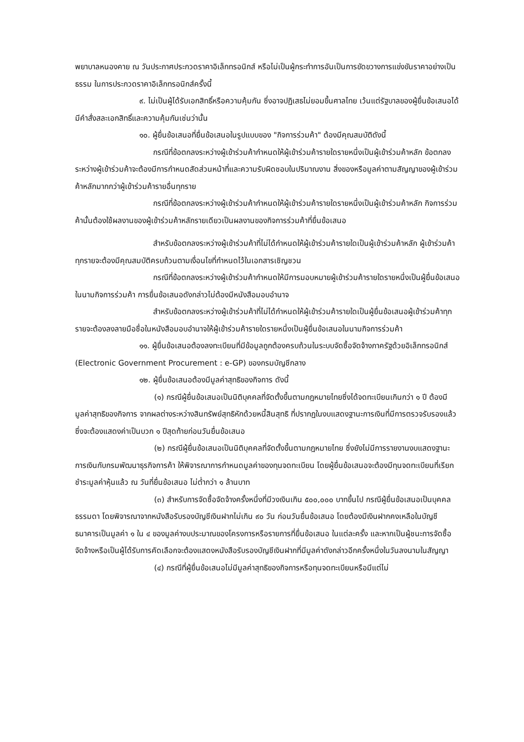พยาบาลหนองคาย ณ วันประกาศประกวดราคาอิเล็กทรอนิกส์ หรือไม่เป็นผู้กระทำการอันเป็นการขัดขวางการแข่งขันราคาอย่างเป็นธรรม ในการประกวดราคาอิเล็กทรอนิกส์ครั้งนี้
๙. ไม่เป็นผู้ได้รับเอกสิทธิ์หรือความคุ้มกัน ซึ่งอาจปฏิเสธไม่ยอมขึ้นศาลไทย เว้นแต่รัฐบาลของผู้ยื่นข้อเสนอได้มีคำสั่งสละเอกสิทธิ์และความคุ้มกันเช่นว่านั้น
๑๐. ผู้ยื่นข้อเสนอที่ยื่นข้อเสนอในรูปแบบของ "กิจการร่วมค้า" ต้องมีคุณสมบัติดังนี้
กรณีที่ข้อตกลงระหว่างผู้เข้าร่วมค้ากำหนดให้ผู้เข้าร่วมค้ารายใดรายหนึ่งเป็นผู้เข้าร่วมค้าหลัก ข้อตกลงระหว่างผู้เข้าร่วมค้าจะต้องมีการกำหนดสัดส่วนหน้าที่และความรับผิดชอบในปริมาณงาน สิ่งของหรือมูลค่าตามสัญญาของผู้เข้าร่วมค้าหลักมากกว่าผู้เข้าร่วมค้ารายอื่นทุกราย
กรณีที่ข้อตกลงระหว่างผู้เข้าร่วมค้ากำหนดให้ผู้เข้าร่วมค้ารายใดรายหนึ่งเป็นผู้เข้าร่วมค้าหลัก กิจการร่วมค้านั้นต้องใช้ผลงานของผู้เข้าร่วมค้าหลักรายเดียวเป็นผลงานของกิจการร่วมค้าที่ยื่นข้อเสนอ
สำหรับข้อตกลงระหว่างผู้เข้าร่วมค้าที่ไม่ได้กำหนดให้ผู้เข้าร่วมค้ารายใดเป็นผู้เข้าร่วมค้าหลัก ผู้เข้าร่วมค้าทุกรายจะต้องมีคุณสมบัติครบถ้วนตามเงื่อนไขที่กำหนดไว้ในเอกสารเชิญชวน
กรณีที่ข้อตกลงระหว่างผู้เข้าร่วมค้ากำหนดให้มีการมอบหมายผู้เข้าร่วมค้ารายใดรายหนึ่งเป็นผู้ยื่นข้อเสนอ ในนามกิจการร่วมค้า การยื่นข้อเสนอดังกล่าวไม่ต้องมีหนังสือมอบอำนาจ
สำหรับข้อตกลงระหว่างผู้เข้าร่วมค้าที่ไม่ได้กำหนดให้ผู้เข้าร่วมค้ารายใดเป็นผู้ยื่นข้อเสนอผู้เข้าร่วมค้าทุกรายจะต้องลงลายมือชื่อในหนังสือมอบอำนาจให้ผู้เข้าร่วมค้ารายใดรายหนึ่งเป็นผู้ยื่นข้อเสนอในนามกิจการร่วมค้า
๑๑. ผู้ยื่นข้อเสนอต้องลงทะเบียนที่มีข้อมูลถูกต้องครบถ้วนในระบบจัดซื้อจัดจ้างภาครัฐด้วยอิเล็กทรอนิกส์ (Electronic Government Procurement : e-GP) ของกรมบัญชีกลาง
๑๒. ผู้ยื่นข้อเสนอต้องมีมูลค่าสุทธิของกิจการ ดังนี้
(๑) กรณีผู้ยื่นข้อเสนอเป็นนิติบุคคลที่จัดตั้งขึ้นตามกฎหมายไทยซึ่งได้จดทะเบียนเกินกว่า ๑ ปี ต้องมีมูลค่าสุทธิของกิจการ จากผลต่างระหว่างสินทรัพย์สุทธิหักด้วยหนี้สินสุทธิ ที่ปรากฏในงบแสดงฐานะการเงินที่มีการตรวจรับรองแล้ว ซึ่งจะต้องแสดงค่าเป็นบวก ๑ ปีสุดท้ายก่อนวันยื่นข้อเสนอ
(๒) กรณีผู้ยื่นข้อเสนอเป็นนิติบุคคลที่จัดตั้งขึ้นตามกฎหมายไทย ซึ่งยังไม่มีการรายงานงบแสดงฐานะการเงินกับกรมพัฒนาธุรกิจการค้า ให้พิจารณาการกำหนดมูลค่าของทุนจดทะเบียน โดยผู้ยื่นข้อเสนอจะต้องมีทุนจดทะเบียนที่เรียกชำระมูลค่าหุ้นแล้ว ณ วันที่ยื่นข้อเสนอ ไม่ต่ำกว่า ๑ ล้านบาท
(๓) สำหรับการจัดซื้อจัดจ้างครั้งหนึ่งที่มีวงเงินเกิน ๕๐๐,๐๐๐ บาทขึ้นไป กรณีผู้ยื่นข้อเสนอเป็นบุคคลธรรมดา โดยพิจารณาจากหนังสือรับรองบัญชีเงินฝากไม่เกิน ๙๐ วัน ก่อนวันยื่นข้อเสนอ โดยต้องมีเงินฝากคงเหลือในบัญชีธนาคารเป็นมูลค่า ๑ ใน ๔ ของมูลค่างบประมาณของโครงการหรือรายการที่ยื่นข้อเสนอ ในแต่ละครั้ง และหากเป็นผู้ชนะการจัดซื้อจัดจ้างหรือเป็นผู้ได้รับการคัดเลือกจะต้องแสดงหนังสือรับรองบัญชีเงินฝากที่มีมูลค่าดังกล่าวอีกครั้งหนึ่งในวันลงนามในสัญญา
(๔) กรณีที่ผู้ยื่นข้อเสนอไม่มีมูลค่าสุทธิของกิจการหรือทุนจดทะเบียนหรือมีแต่ไม่